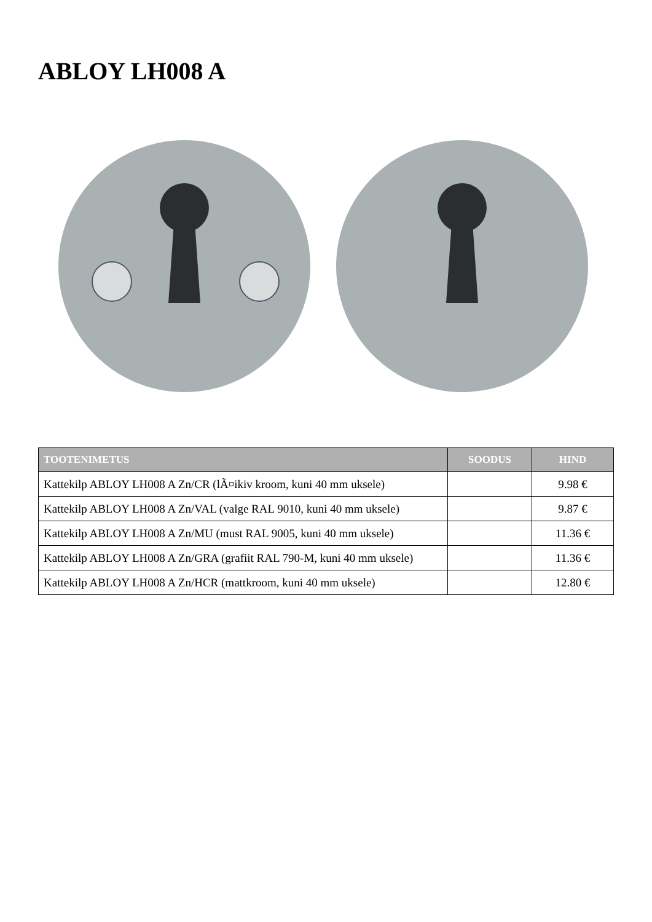ABLOY LH008 A
| TOOTENIMETUS | SOODUS | HIND |
| --- | --- | --- |
| Kattekilp ABLOY LH008 A Zn/CR (lÃ¤ikiv kroom, kuni 40 mm uksele) | | 9.98 € |
| Kattekilp ABLOY LH008 A Zn/VAL (valge RAL 9010, kuni 40 mm uksele) | | 9.87 € |
| Kattekilp ABLOY LH008 A Zn/MU (must RAL 9005, kuni 40 mm uksele) | | 11.36 € |
| Kattekilp ABLOY LH008 A Zn/GRA (grafiit RAL 790-M, kuni 40 mm uksele) | | 11.36 € |
| Kattekilp ABLOY LH008 A Zn/HCR (mattkroom, kuni 40 mm uksele) | | 12.80 € |